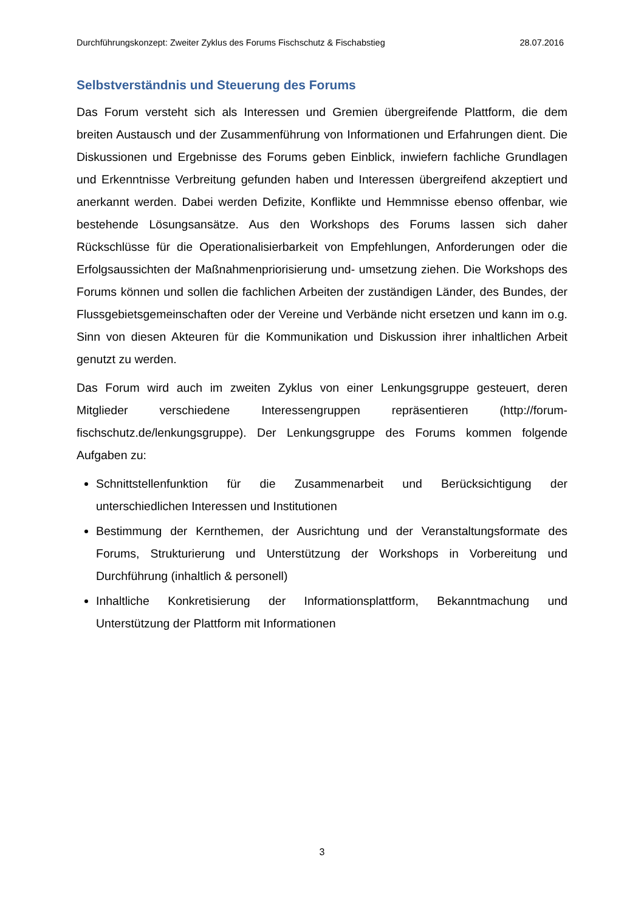Durchführungskonzept: Zweiter Zyklus des Forums Fischschutz & Fischabstieg 28.07.2016
Selbstverständnis und Steuerung des Forums
Das Forum versteht sich als Interessen und Gremien übergreifende Plattform, die dem breiten Austausch und der Zusammenführung von Informationen und Erfahrungen dient. Die Diskussionen und Ergebnisse des Forums geben Einblick, inwiefern fachliche Grundlagen und Erkenntnisse Verbreitung gefunden haben und Interessen übergreifend akzeptiert und anerkannt werden. Dabei werden Defizite, Konflikte und Hemmnisse ebenso offenbar, wie bestehende Lösungsansätze. Aus den Workshops des Forums lassen sich daher Rückschlüsse für die Operationalisierbarkeit von Empfehlungen, Anforderungen oder die Erfolgsaussichten der Maßnahmenpriorisierung und- umsetzung ziehen. Die Workshops des Forums können und sollen die fachlichen Arbeiten der zuständigen Länder, des Bundes, der Flussgebietsgemeinschaften oder der Vereine und Verbände nicht ersetzen und kann im o.g. Sinn von diesen Akteuren für die Kommunikation und Diskussion ihrer inhaltlichen Arbeit genutzt zu werden.
Das Forum wird auch im zweiten Zyklus von einer Lenkungsgruppe gesteuert, deren Mitglieder verschiedene Interessengruppen repräsentieren (http://forum-fischschutz.de/lenkungsgruppe). Der Lenkungsgruppe des Forums kommen folgende Aufgaben zu:
Schnittstellenfunktion für die Zusammenarbeit und Berücksichtigung der unterschiedlichen Interessen und Institutionen
Bestimmung der Kernthemen, der Ausrichtung und der Veranstaltungsformate des Forums, Strukturierung und Unterstützung der Workshops in Vorbereitung und Durchführung (inhaltlich & personell)
Inhaltliche Konkretisierung der Informationsplattform, Bekanntmachung und Unterstützung der Plattform mit Informationen
3